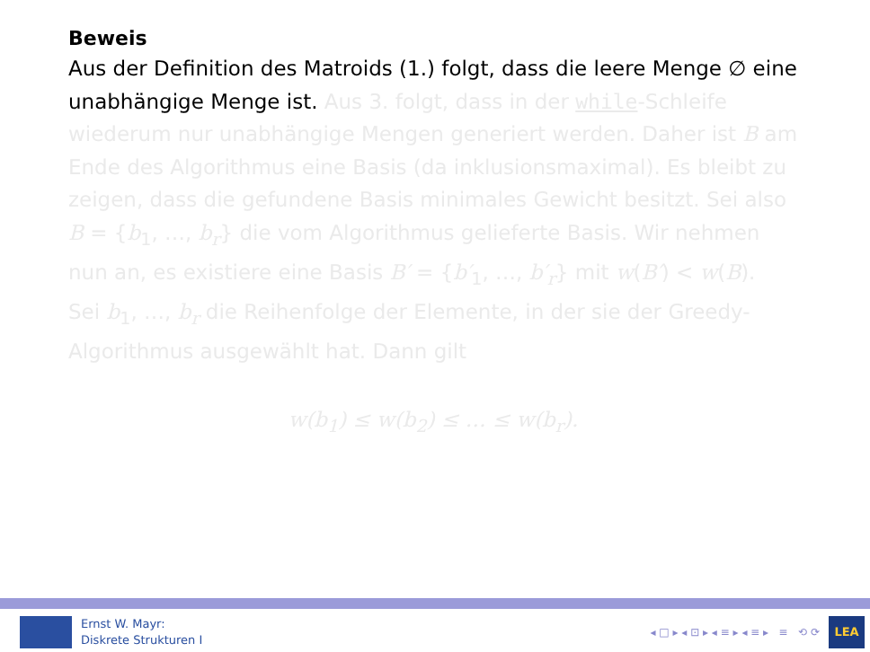Beweis
Aus der Definition des Matroids (1.) folgt, dass die leere Menge ∅ eine unabhängige Menge ist. Aus 3. folgt, dass in der while-Schleife wiederum nur unabhängige Mengen generiert werden. Daher ist B am Ende des Algorithmus eine Basis (da inklusionsmaximal). Es bleibt zu zeigen, dass die gefundene Basis minimales Gewicht besitzt. Sei also B = {b<sub>1</sub>, …, b<sub>r</sub>} die vom Algorithmus gelieferte Basis. Wir nehmen nun an, es existiere eine Basis B′ = {b′<sub>1</sub>, …, b′<sub>r</sub>} mit w(B′) < w(B).
Sei b<sub>1</sub>, …, b<sub>r</sub> die Reihenfolge der Elemente, in der sie der Greedy-Algorithmus ausgewählt hat. Dann gilt
w(b<sub>1</sub>) ≤ w(b<sub>2</sub>) ≤ … ≤ w(b<sub>r</sub>).
Ernst W. Mayr:
Diskrete Strukturen I
◂ □ ▸ ◂ ⊡ ▸ ◂ ≡ ▸ ◂ ≡ ▸ ≡ ⟲ ⟳
LEA